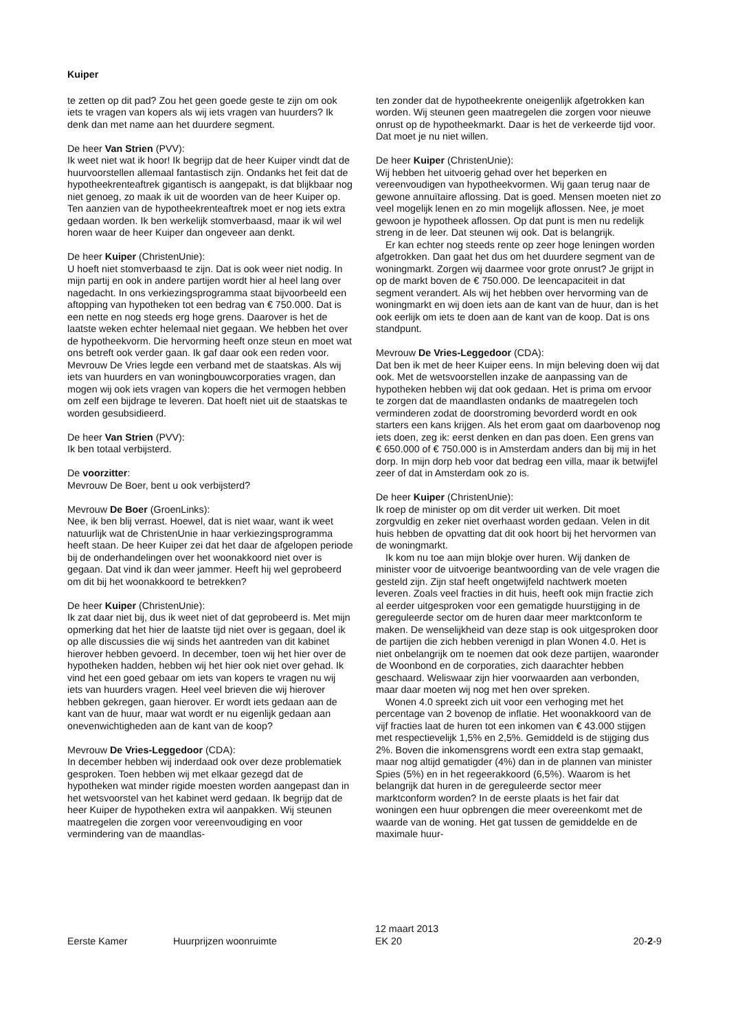Kuiper
te zetten op dit pad? Zou het geen goede geste te zijn om ook iets te vragen van kopers als wij iets vragen van huurders? Ik denk dan met name aan het duurdere segment.
De heer Van Strien (PVV):
Ik weet niet wat ik hoor! Ik begrijp dat de heer Kuiper vindt dat de huurvoorstellen allemaal fantastisch zijn. Ondanks het feit dat de hypotheekrenteaftrek gigantisch is aangepakt, is dat blijkbaar nog niet genoeg, zo maak ik uit de woorden van de heer Kuiper op. Ten aanzien van de hypotheekrenteaftrek moet er nog iets extra gedaan worden. Ik ben werkelijk stomverbaasd, maar ik wil wel horen waar de heer Kuiper dan ongeveer aan denkt.
De heer Kuiper (ChristenUnie):
U hoeft niet stomverbaasd te zijn. Dat is ook weer niet nodig. In mijn partij en ook in andere partijen wordt hier al heel lang over nagedacht. In ons verkiezingsprogramma staat bijvoorbeeld een aftopping van hypotheken tot een bedrag van € 750.000. Dat is een nette en nog steeds erg hoge grens. Daarover is het de laatste weken echter helemaal niet gegaan. We hebben het over de hypotheekvorm. Die hervorming heeft onze steun en moet wat ons betreft ook verder gaan. Ik gaf daar ook een reden voor. Mevrouw De Vries legde een verband met de staatskas. Als wij iets van huurders en van woningbouwcorporaties vragen, dan mogen wij ook iets vragen van kopers die het vermogen hebben om zelf een bijdrage te leveren. Dat hoeft niet uit de staatskas te worden gesubsidieerd.
De heer Van Strien (PVV):
Ik ben totaal verbijsterd.
De voorzitter:
Mevrouw De Boer, bent u ook verbijsterd?
Mevrouw De Boer (GroenLinks):
Nee, ik ben blij verrast. Hoewel, dat is niet waar, want ik weet natuurlijk wat de ChristenUnie in haar verkiezingsprogramma heeft staan. De heer Kuiper zei dat het daar de afgelopen periode bij de onderhandelingen over het woonakkoord niet over is gegaan. Dat vind ik dan weer jammer. Heeft hij wel geprobeerd om dit bij het woonakkoord te betrekken?
De heer Kuiper (ChristenUnie):
Ik zat daar niet bij, dus ik weet niet of dat geprobeerd is. Met mijn opmerking dat het hier de laatste tijd niet over is gegaan, doel ik op alle discussies die wij sinds het aantreden van dit kabinet hierover hebben gevoerd. In december, toen wij het hier over de hypotheken hadden, hebben wij het hier ook niet over gehad. Ik vind het een goed gebaar om iets van kopers te vragen nu wij iets van huurders vragen. Heel veel brieven die wij hierover hebben gekregen, gaan hierover. Er wordt iets gedaan aan de kant van de huur, maar wat wordt er nu eigenlijk gedaan aan onevenwichtigheden aan de kant van de koop?
Mevrouw De Vries-Leggedoor (CDA):
In december hebben wij inderdaad ook over deze problematiek gesproken. Toen hebben wij met elkaar gezegd dat de hypotheken wat minder rigide moesten worden aangepast dan in het wetsvoorstel van het kabinet werd gedaan. Ik begrijp dat de heer Kuiper de hypotheken extra wil aanpakken. Wij steunen maatregelen die zorgen voor vereenvoudiging en voor vermindering van de maandlas-
ten zonder dat de hypotheekrente oneigenlijk afgetrokken kan worden. Wij steunen geen maatregelen die zorgen voor nieuwe onrust op de hypotheekmarkt. Daar is het de verkeerde tijd voor. Dat moet je nu niet willen.
De heer Kuiper (ChristenUnie):
Wij hebben het uitvoerig gehad over het beperken en vereenvoudigen van hypotheekvormen. Wij gaan terug naar de gewone annuïtaire aflossing. Dat is goed. Mensen moeten niet zo veel mogelijk lenen en zo min mogelijk aflossen. Nee, je moet gewoon je hypotheek aflossen. Op dat punt is men nu redelijk streng in de leer. Dat steunen wij ook. Dat is belangrijk.
Er kan echter nog steeds rente op zeer hoge leningen worden afgetrokken. Dan gaat het dus om het duurdere segment van de woningmarkt. Zorgen wij daarmee voor grote onrust? Je grijpt in op de markt boven de € 750.000. De leencapaciteit in dat segment verandert. Als wij het hebben over hervorming van de woningmarkt en wij doen iets aan de kant van de huur, dan is het ook eerlijk om iets te doen aan de kant van de koop. Dat is ons standpunt.
Mevrouw De Vries-Leggedoor (CDA):
Dat ben ik met de heer Kuiper eens. In mijn beleving doen wij dat ook. Met de wetsvoorstellen inzake de aanpassing van de hypotheken hebben wij dat ook gedaan. Het is prima om ervoor te zorgen dat de maandlasten ondanks de maatregelen toch verminderen zodat de doorstroming bevorderd wordt en ook starters een kans krijgen. Als het erom gaat om daarbovenop nog iets doen, zeg ik: eerst denken en dan pas doen. Een grens van € 650.000 of € 750.000 is in Amsterdam anders dan bij mij in het dorp. In mijn dorp heb voor dat bedrag een villa, maar ik betwijfel zeer of dat in Amsterdam ook zo is.
De heer Kuiper (ChristenUnie):
Ik roep de minister op om dit verder uit werken. Dit moet zorgvuldig en zeker niet overhaast worden gedaan. Velen in dit huis hebben de opvatting dat dit ook hoort bij het hervormen van de woningmarkt.
Ik kom nu toe aan mijn blokje over huren. Wij danken de minister voor de uitvoerige beantwoording van de vele vragen die gesteld zijn. Zijn staf heeft ongetwijfeld nachtwerk moeten leveren. Zoals veel fracties in dit huis, heeft ook mijn fractie zich al eerder uitgesproken voor een gematigde huurstijging in de gereguleerde sector om de huren daar meer marktconform te maken. De wenselijkheid van deze stap is ook uitgesproken door de partijen die zich hebben verenigd in plan Wonen 4.0. Het is niet onbelangrijk om te noemen dat ook deze partijen, waaronder de Woonbond en de corporaties, zich daarachter hebben geschaard. Weliswaar zijn hier voorwaarden aan verbonden, maar daar moeten wij nog met hen over spreken.
Wonen 4.0 spreekt zich uit voor een verhoging met het percentage van 2 bovenop de inflatie. Het woonakkoord van de vijf fracties laat de huren tot een inkomen van € 43.000 stijgen met respectievelijk 1,5% en 2,5%. Gemiddeld is de stijging dus 2%. Boven die inkomensgrens wordt een extra stap gemaakt, maar nog altijd gematigder (4%) dan in de plannen van minister Spies (5%) en in het regeerakkoord (6,5%). Waarom is het belangrijk dat huren in de gereguleerde sector meer marktconform worden? In de eerste plaats is het fair dat woningen een huur opbrengen die meer overeenkomt met de waarde van de woning. Het gat tussen de gemiddelde en de maximale huur-
Eerste Kamer Huurprijzen woonruimte 12 maart 2013
EK 20 20-2-9